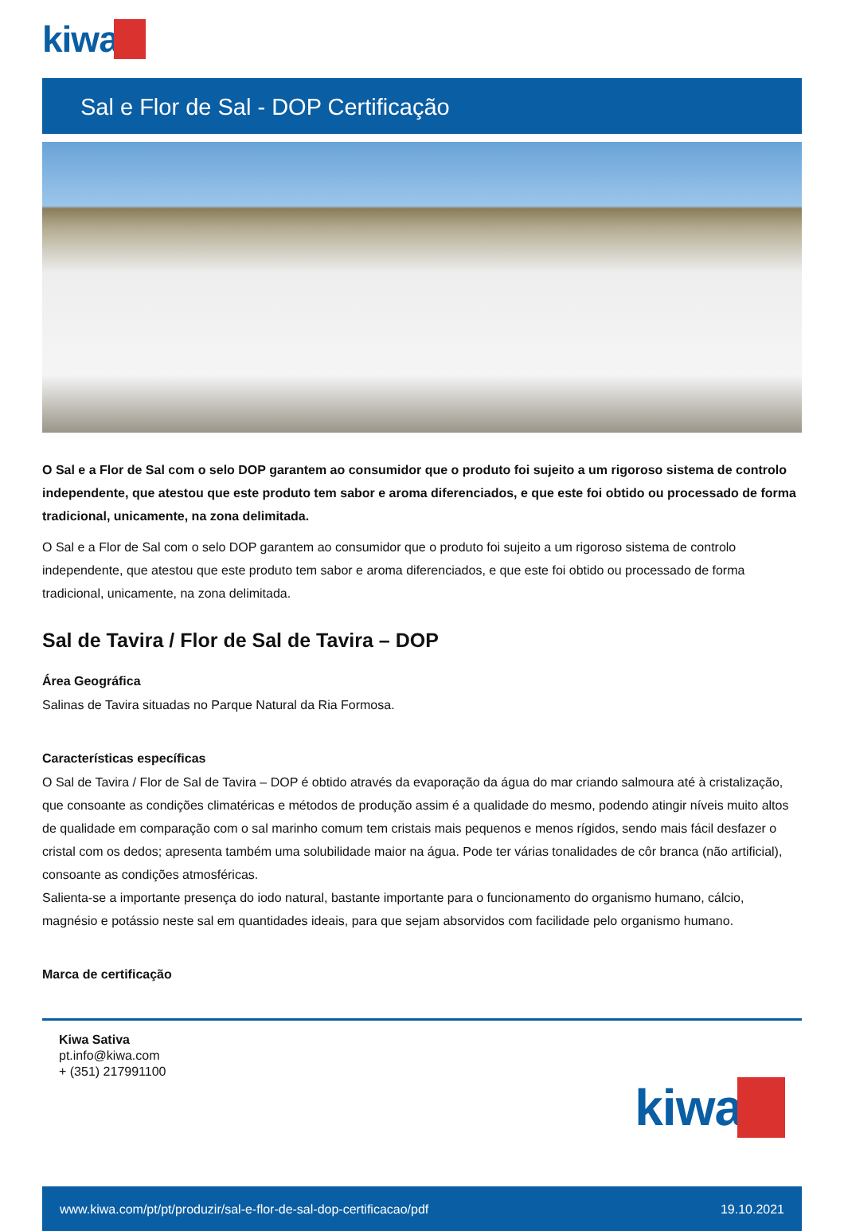kiwa
Sal e Flor de Sal - DOP Certificação
O Sal e a Flor de Sal com o selo DOP garantem ao consumidor que o produto foi sujeito a um rigoroso sistema de controlo independente, que atestou que este produto tem sabor e aroma diferenciados, e que este foi obtido ou processado de forma tradicional, unicamente, na zona delimitada.
O Sal e a Flor de Sal com o selo DOP garantem ao consumidor que o produto foi sujeito a um rigoroso sistema de controlo independente, que atestou que este produto tem sabor e aroma diferenciados, e que este foi obtido ou processado de forma tradicional, unicamente, na zona delimitada.
Sal de Tavira / Flor de Sal de Tavira – DOP
Área Geográfica
Salinas de Tavira situadas no Parque Natural da Ria Formosa.
Características específicas
O Sal de Tavira / Flor de Sal de Tavira – DOP é obtido através da evaporação da água do mar criando salmoura até à cristalização, que consoante as condições climatéricas e métodos de produção assim é a qualidade do mesmo, podendo atingir níveis muito altos de qualidade em comparação com o sal marinho comum tem cristais mais pequenos e menos rígidos, sendo mais fácil desfazer o cristal com os dedos; apresenta também uma solubilidade maior na água. Pode ter várias tonalidades de côr branca (não artificial), consoante as condições atmosféricas.
Salienta-se a importante presença do iodo natural, bastante importante para o funcionamento do organismo humano, cálcio, magnésio e potássio neste sal em quantidades ideais, para que sejam absorvidos com facilidade pelo organismo humano.
Marca de certificação
Kiwa Sativa
pt.info@kiwa.com
+ (351) 217991100
kiwa
www.kiwa.com/pt/pt/produzir/sal-e-flor-de-sal-dop-certificacao/pdf 19.10.2021